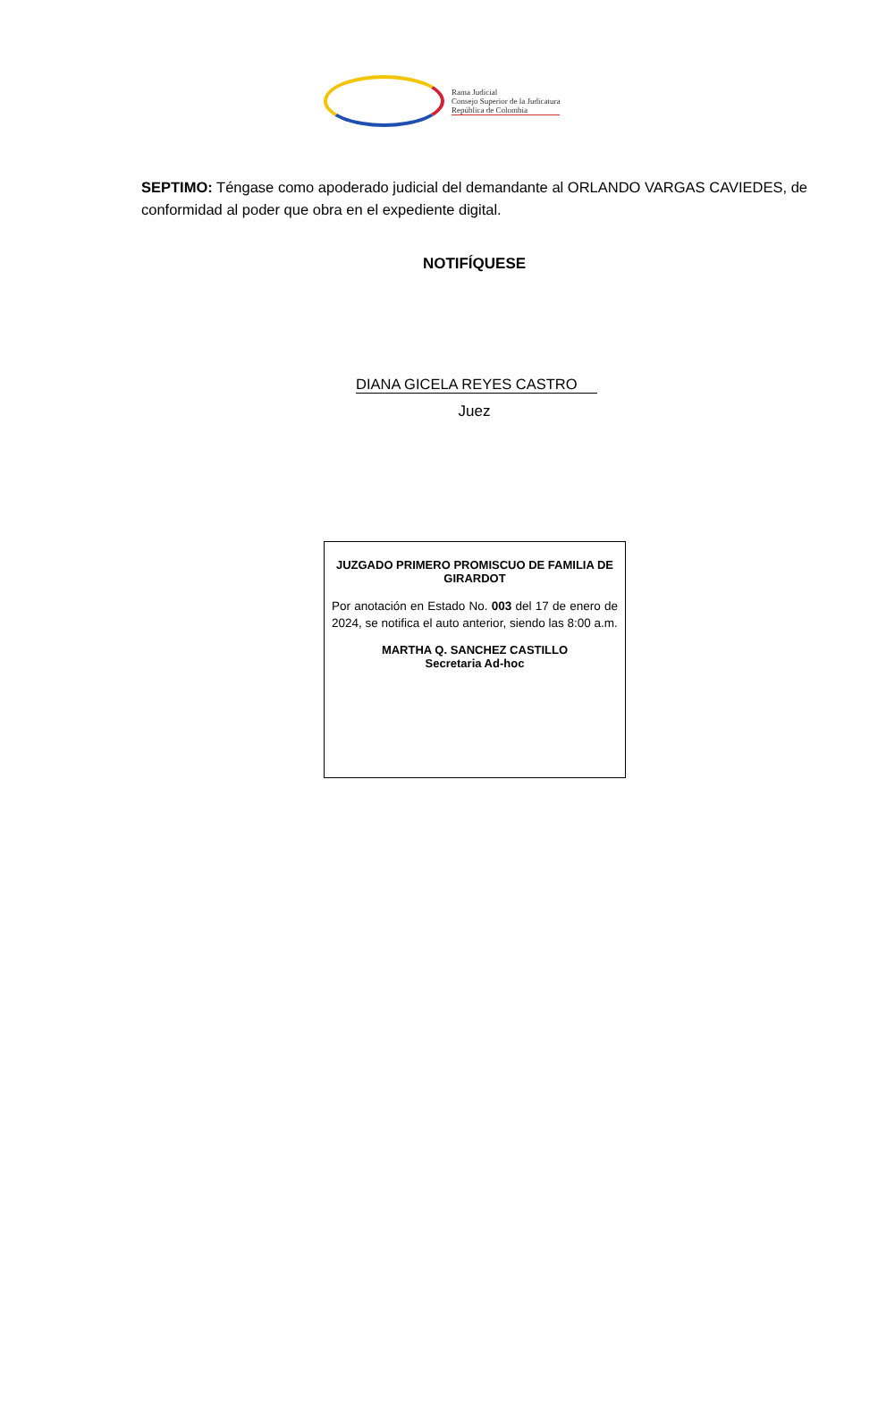Rama Judicial
Consejo Superior de la Judicatura
República de Colombia
SEPTIMO: Téngase como apoderado judicial del demandante al ORLANDO VARGAS CAVIEDES, de conformidad al poder que obra en el expediente digital.
NOTIFÍQUESE
DIANA GICELA REYES CASTRO
Juez
JUZGADO PRIMERO PROMISCUO DE FAMILIA DE GIRARDOT
Por anotación en Estado No. 003 del 17 de enero de 2024, se notifica el auto anterior, siendo las 8:00 a.m.
MARTHA Q. SANCHEZ CASTILLO
Secretaria Ad-hoc